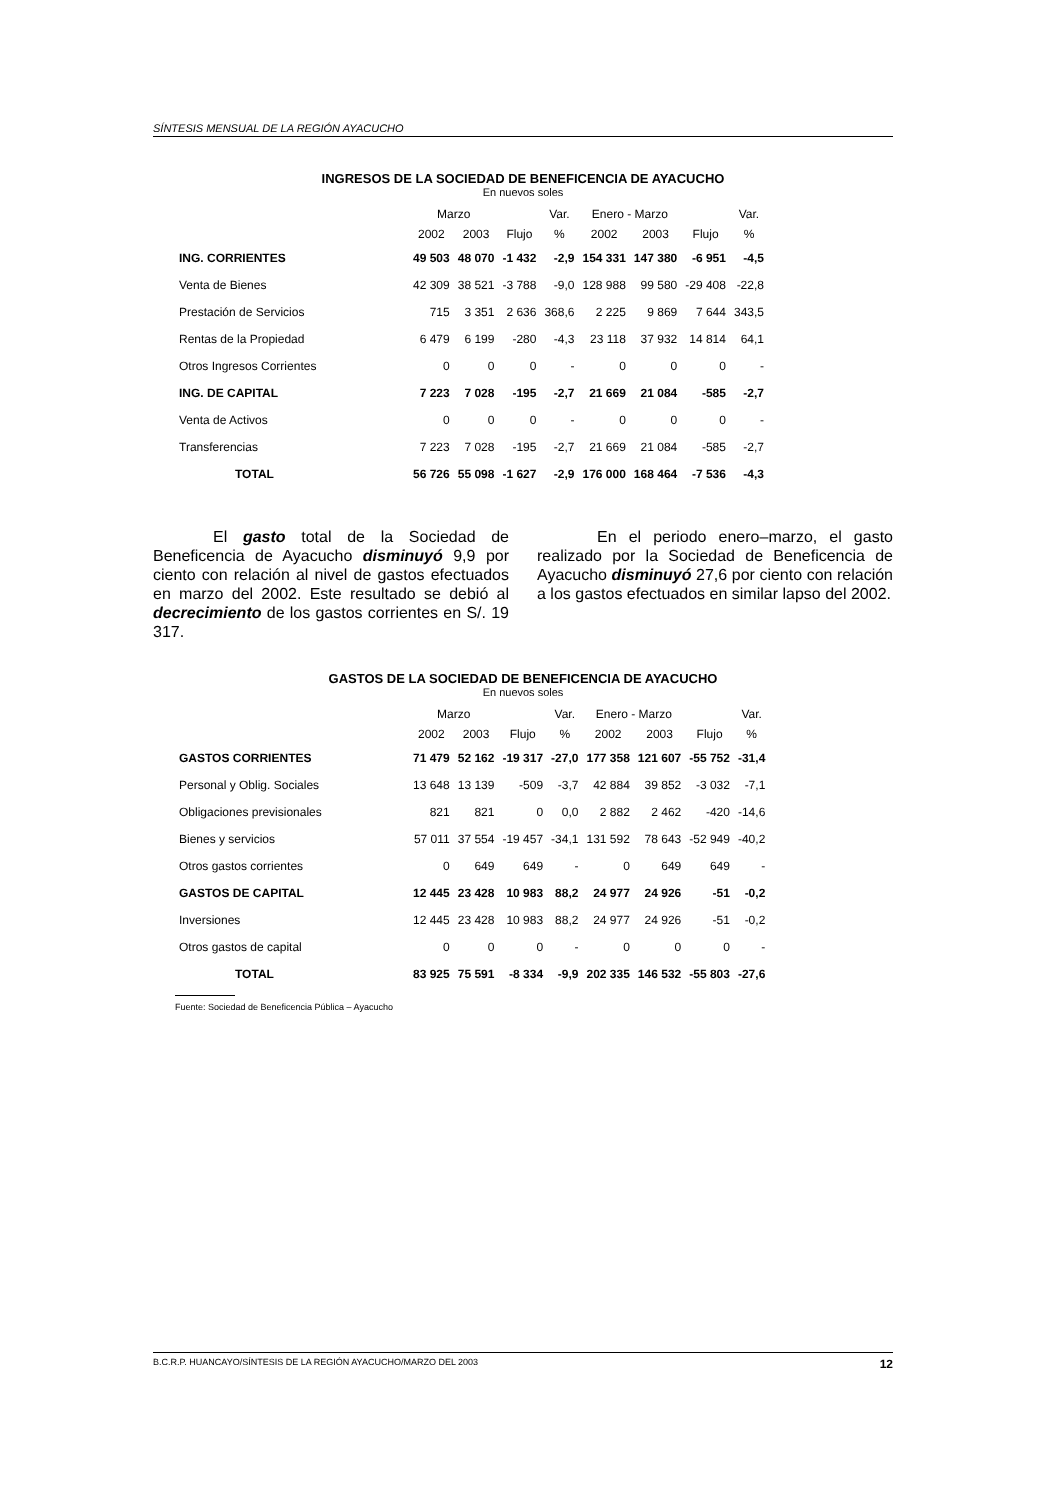SÍNTESIS MENSUAL DE LA REGIÓN AYACUCHO
INGRESOS DE LA SOCIEDAD DE BENEFICENCIA DE AYACUCHO
En nuevos soles
| | Marzo | | | Var. | Enero - Marzo | | | Var. |
| --- | --- | --- | --- | --- | --- | --- | --- | --- |
| | 2002 | 2003 | Flujo | % | 2002 | 2003 | Flujo | % |
| ING. CORRIENTES | 49 503 | 48 070 | -1 432 | -2,9 | 154 331 | 147 380 | -6 951 | -4,5 |
| Venta de Bienes | 42 309 | 38 521 | -3 788 | -9,0 | 128 988 | 99 580 | -29 408 | -22,8 |
| Prestación de Servicios | 715 | 3 351 | 2 636 | 368,6 | 2 225 | 9 869 | 7 644 | 343,5 |
| Rentas de la Propiedad | 6 479 | 6 199 | -280 | -4,3 | 23 118 | 37 932 | 14 814 | 64,1 |
| Otros Ingresos Corrientes | 0 | 0 | 0 | - | 0 | 0 | 0 | - |
| ING. DE CAPITAL | 7 223 | 7 028 | -195 | -2,7 | 21 669 | 21 084 | -585 | -2,7 |
| Venta de Activos | 0 | 0 | 0 | - | 0 | 0 | 0 | - |
| Transferencias | 7 223 | 7 028 | -195 | -2,7 | 21 669 | 21 084 | -585 | -2,7 |
| TOTAL | 56 726 | 55 098 | -1 627 | -2,9 | 176 000 | 168 464 | -7 536 | -4,3 |
El gasto total de la Sociedad de Beneficencia de Ayacucho disminuyó 9,9 por ciento con relación al nivel de gastos efectuados en marzo del 2002. Este resultado se debió al decrecimiento de los gastos corrientes en S/. 19 317.
En el periodo enero–marzo, el gasto realizado por la Sociedad de Beneficencia de Ayacucho disminuyó 27,6 por ciento con relación a los gastos efectuados en similar lapso del 2002.
GASTOS DE LA SOCIEDAD DE BENEFICENCIA DE AYACUCHO
En nuevos soles
| | Marzo | | | Var. | Enero - Marzo | | | Var. |
| --- | --- | --- | --- | --- | --- | --- | --- | --- |
| | 2002 | 2003 | Flujo | % | 2002 | 2003 | Flujo | % |
| GASTOS CORRIENTES | 71 479 | 52 162 | -19 317 | -27,0 | 177 358 | 121 607 | -55 752 | -31,4 |
| Personal y Oblig. Sociales | 13 648 | 13 139 | -509 | -3,7 | 42 884 | 39 852 | -3 032 | -7,1 |
| Obligaciones previsionales | 821 | 821 | 0 | 0,0 | 2 882 | 2 462 | -420 | -14,6 |
| Bienes y servicios | 57 011 | 37 554 | -19 457 | -34,1 | 131 592 | 78 643 | -52 949 | -40,2 |
| Otros gastos corrientes | 0 | 649 | 649 | - | 0 | 649 | 649 | - |
| GASTOS DE CAPITAL | 12 445 | 23 428 | 10 983 | 88,2 | 24 977 | 24 926 | -51 | -0,2 |
| Inversiones | 12 445 | 23 428 | 10 983 | 88,2 | 24 977 | 24 926 | -51 | -0,2 |
| Otros gastos de capital | 0 | 0 | 0 | - | 0 | 0 | 0 | - |
| TOTAL | 83 925 | 75 591 | -8 334 | -9,9 | 202 335 | 146 532 | -55 803 | -27,6 |
Fuente: Sociedad de Beneficencia Pública – Ayacucho
B.C.R.P. HUANCAYO/SÍNTESIS DE LA REGIÓN AYACUCHO/MARZO DEL 2003 12